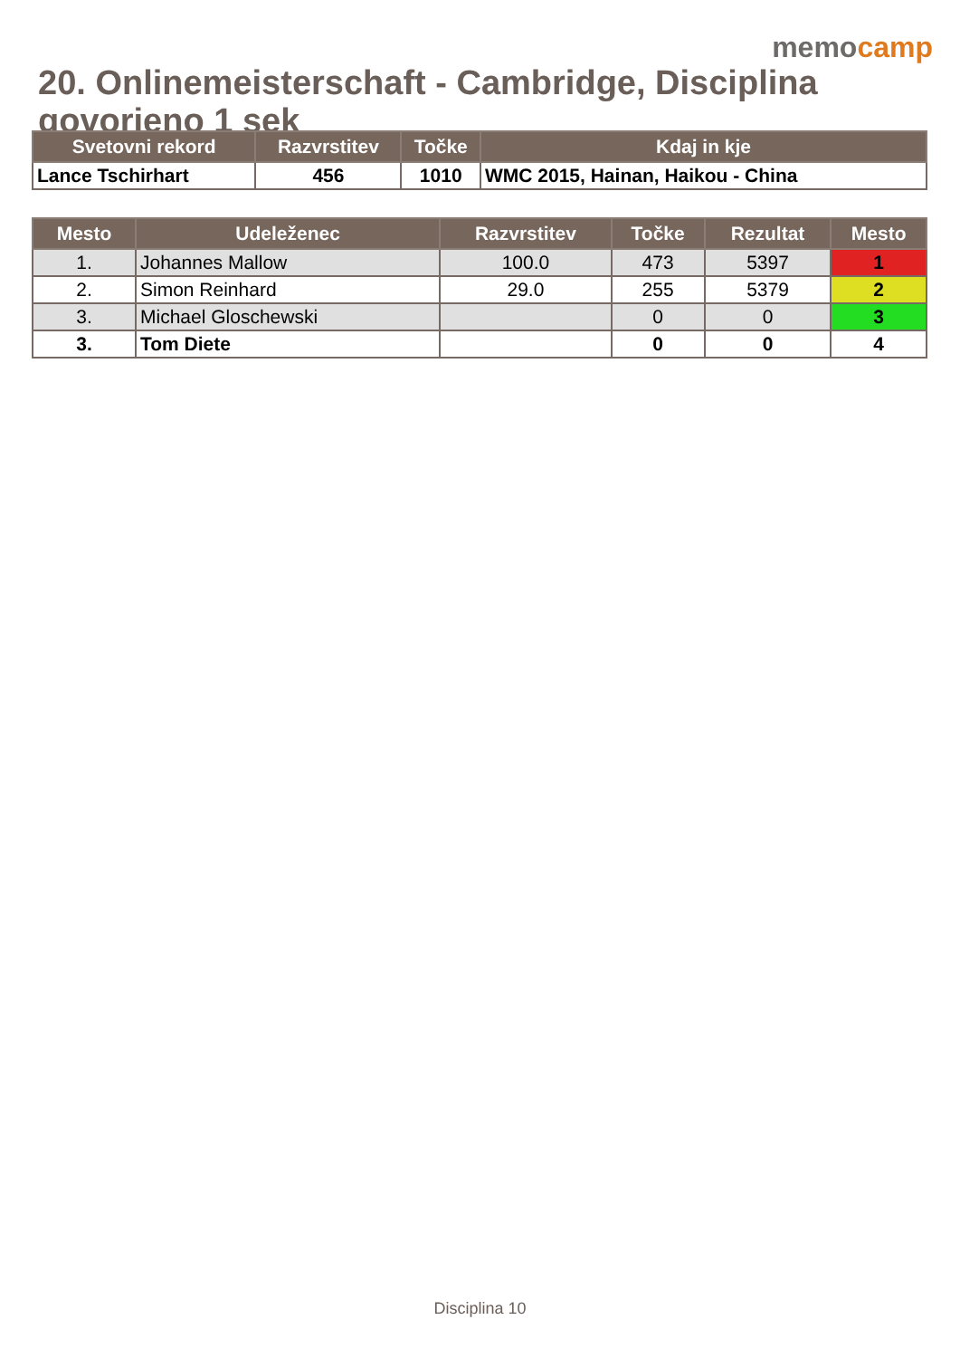memocamp
20. Onlinemeisterschaft - Cambridge, Disciplina govorjeno 1 sek
| Svetovni rekord | Razvrstitev | Točke | Kdaj in kje |
| --- | --- | --- | --- |
| Lance Tschirhart | 456 | 1010 | WMC 2015, Hainan, Haikou - China |
| Mesto | Udeleženec | Razvrstitev | Točke | Rezultat | Mesto |
| --- | --- | --- | --- | --- | --- |
| 1. | Johannes Mallow | 100.0 | 473 | 5397 | 1 |
| 2. | Simon Reinhard | 29.0 | 255 | 5379 | 2 |
| 3. | Michael Gloschewski | | 0 | 0 | 3 |
| 3. | Tom Diete | | 0 | 0 | 4 |
Disciplina 10